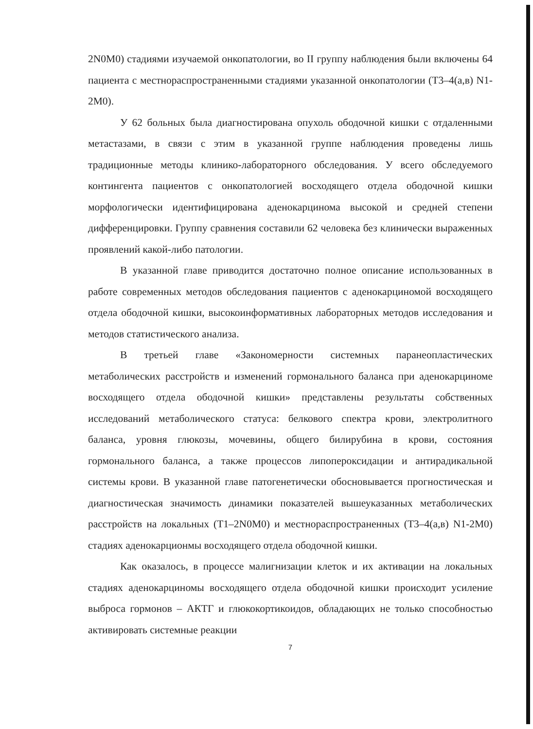2N0M0) стадиями изучаемой онкопатологии, во II группу наблюдения были включены 64 пациента с местнораспространенными стадиями указанной онкопатологии (Т3–4(а,в) N1-2M0).
У 62 больных была диагностирована опухоль ободочной кишки с отдаленными метастазами, в связи с этим в указанной группе наблюдения проведены лишь традиционные методы клинико-лабораторного обследования. У всего обследуемого контингента пациентов с онкопатологией восходящего отдела ободочной кишки морфологически идентифицирована аденокарцинома высокой и средней степени дифференцировки. Группу сравнения составили 62 человека без клинически выраженных проявлений какой-либо патологии.
В указанной главе приводится достаточно полное описание использованных в работе современных методов обследования пациентов с аденокарциномой восходящего отдела ободочной кишки, высокоинформативных лабораторных методов исследования и методов статистического анализа.
В третьей главе «Закономерности системных паранеопластических метаболических расстройств и изменений гормонального баланса при аденокарциноме восходящего отдела ободочной кишки» представлены результаты собственных исследований метаболического статуса: белкового спектра крови, электролитного баланса, уровня глюкозы, мочевины, общего билирубина в крови, состояния гормонального баланса, а также процессов липопероксидации и антирадикальной системы крови. В указанной главе патогенетически обосновывается прогностическая и диагностическая значимость динамики показателей вышеуказанных метаболических расстройств на локальных (Т1–2N0M0) и местнораспространенных (Т3–4(а,в) N1-2M0) стадиях аденокарционмы восходящего отдела ободочной кишки.
Как оказалось, в процессе малигнизации клеток и их активации на локальных стадиях аденокарциномы восходящего отдела ободочной кишки происходит усиление выброса гормонов – АКТГ и глюкокортикоидов, обладающих не только способностью активировать системные реакции
7